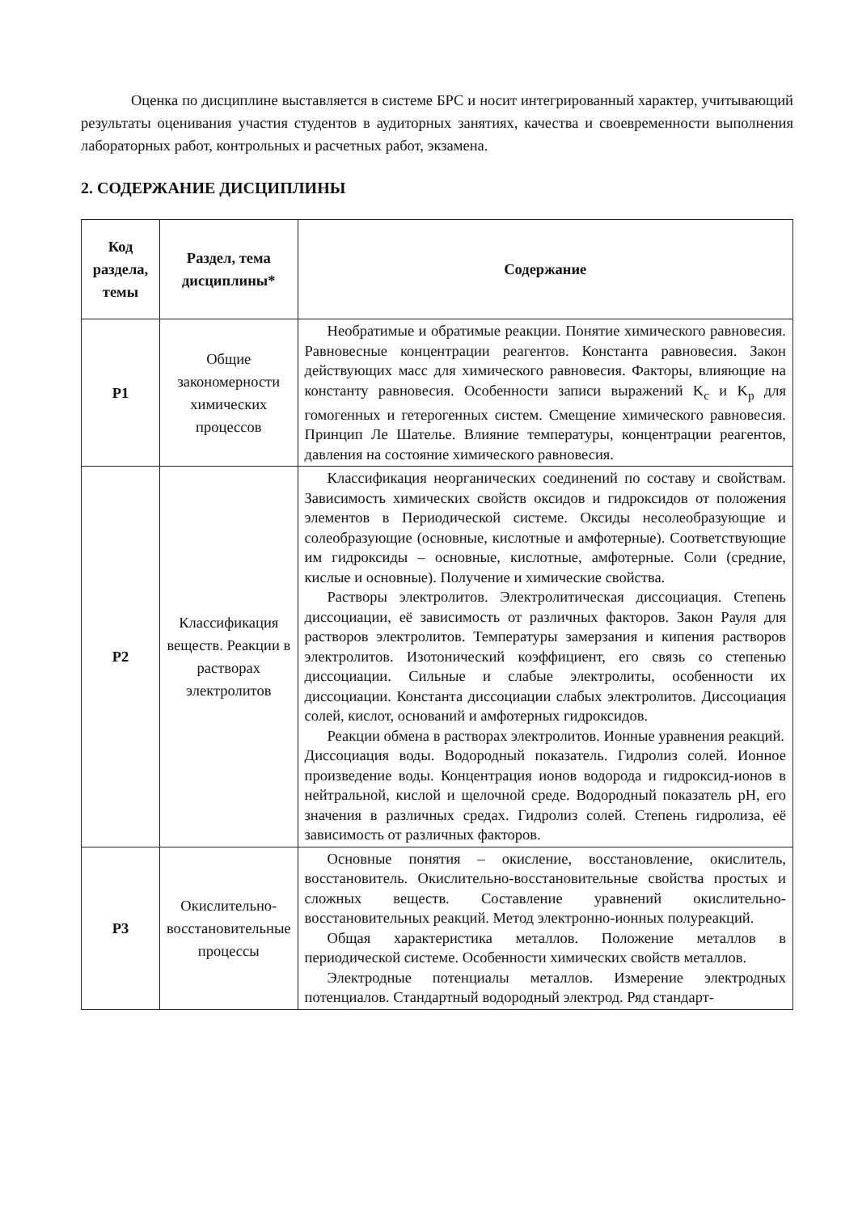Оценка по дисциплине выставляется в системе БРС и носит интегрированный характер, учитывающий результаты оценивания участия студентов в аудиторных занятиях, качества и своевременности выполнения лабораторных работ, контрольных и расчетных работ, экзамена.
2. СОДЕРЖАНИЕ ДИСЦИПЛИНЫ
| Код раздела, темы | Раздел, тема дисциплины* | Содержание |
| --- | --- | --- |
| Р1 | Общие закономерности химических процессов | Необратимые и обратимые реакции. Понятие химического равновесия. Равновесные концентрации реагентов. Константа равновесия. Закон действующих масс для химического равновесия. Факторы, влияющие на константу равновесия. Особенности записи выражений K<sub>c</sub> и K<sub>p</sub> для гомогенных и гетерогенных систем. Смещение химического равновесия. Принцип Ле Шателье. Влияние температуры, концентрации реагентов, давления на состояние химического равновесия. |
| Р2 | Классификация веществ. Реакции в растворах электролитов | Классификация неорганических соединений по составу и свойствам. Зависимость химических свойств оксидов и гидроксидов от положения элементов в Периодической системе. Оксиды несолеобразующие и солеобразующие (основные, кислотные и амфотерные). Соответствующие им гидроксиды – основные, кислотные, амфотерные. Соли (средние, кислые и основные). Получение и химические свойства. Растворы электролитов. Электролитическая диссоциация. Степень диссоциации, её зависимость от различных факторов. Закон Рауля для растворов электролитов. Температуры замерзания и кипения растворов электролитов. Изотонический коэффициент, его связь со степенью диссоциации. Сильные и слабые электролиты, особенности их диссоциации. Константа диссоциации слабых электролитов. Диссоциация солей, кислот, оснований и амфотерных гидроксидов. Реакции обмена в растворах электролитов. Ионные уравнения реакций. Диссоциация воды. Водородный показатель. Гидролиз солей. Ионное произведение воды. Концентрация ионов водорода и гидроксид-ионов в нейтральной, кислой и щелочной среде. Водородный показатель pH, его значения в различных средах. Гидролиз солей. Степень гидролиза, её зависимость от различных факторов. |
| Р3 | Окислительно-восстановительные процессы | Основные понятия – окисление, восстановление, окислитель, восстановитель. Окислительно-восстановительные свойства простых и сложных веществ. Составление уравнений окислительно-восстановительных реакций. Метод электронно-ионных полуреакций. Общая характеристика металлов. Положение металлов в периодической системе. Особенности химических свойств металлов. Электродные потенциалы металлов. Измерение электродных потенциалов. Стандартный водородный электрод. Ряд стандарт- |